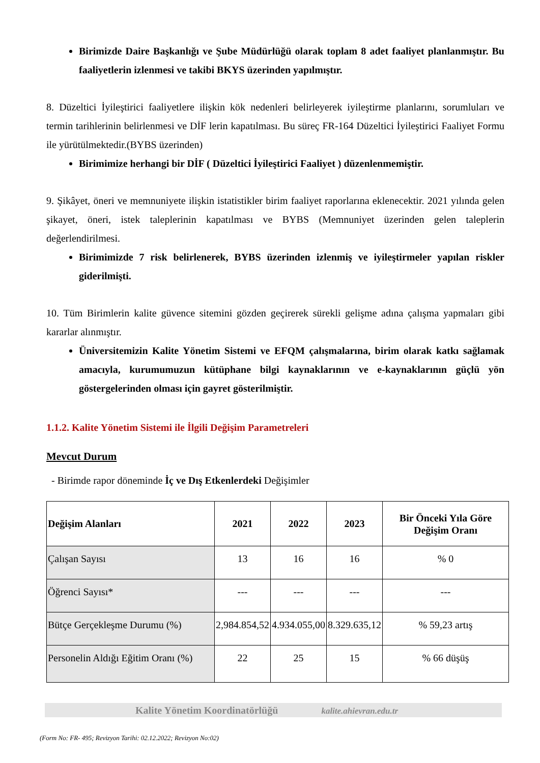Birimizde Daire Başkanlığı ve Şube Müdürlüğü olarak toplam 8 adet faaliyet planlanmıştır. Bu faaliyetlerin izlenmesi ve takibi BKYS üzerinden yapılmıştır.
8. Düzeltici İyileştirici faaliyetlere ilişkin kök nedenleri belirleyerek iyileştirme planlarını, sorumluları ve termin tarihlerinin belirlenmesi ve DİF lerin kapatılması. Bu süreç FR-164 Düzeltici İyileştirici Faaliyet Formu ile yürütülmektedir.(BYBS üzerinden)
Birimimize herhangi bir DİF ( Düzeltici İyileştirici Faaliyet ) düzenlenmemiştir.
9. Şikâyet, öneri ve memnuniyete ilişkin istatistikler birim faaliyet raporlarına eklenecektir. 2021 yılında gelen şikayet, öneri, istek taleplerinin kapatılması ve BYBS (Memnuniyet üzerinden gelen taleplerin değerlendirilmesi.
Birimimizde 7 risk belirlenerek, BYBS üzerinden izlenmiş ve iyileştirmeler yapılan riskler giderilmişti.
10. Tüm Birimlerin kalite güvence sitemini gözden geçirerek sürekli gelişme adına çalışma yapmaları gibi kararlar alınmıştır.
Üniversitemizin Kalite Yönetim Sistemi ve EFQM çalışmalarına, birim olarak katkı sağlamak amacıyla, kurumumuzun kütüphane bilgi kaynaklarının ve e-kaynaklarının güçlü yön göstergelerinden olması için gayret gösterilmiştir.
1.1.2. Kalite Yönetim Sistemi ile İlgili Değişim Parametreleri
Mevcut Durum
- Birimde rapor döneminde İç ve Dış Etkenlerdeki Değişimler
| Değişim Alanları | 2021 | 2022 | 2023 | Bir Önceki Yıla Göre Değişim Oranı |
| --- | --- | --- | --- | --- |
| Çalışan Sayısı | 13 | 16 | 16 | % 0 |
| Öğrenci Sayısı* | --- | --- | --- | --- |
| Bütçe Gerçekleşme Durumu (%) | 2,984.854,52 | 4.934.055,00 | 8.329.635,12 | % 59,23 artış |
| Personelin Aldığı Eğitim Oranı (%) | 22 | 25 | 15 | % 66 düşüş |
Kalite Yönetim Koordinatörlüğü kalite.ahievran.edu.tr
(Form No: FR- 495; Revizyon Tarihi: 02.12.2022; Revizyon No:02)